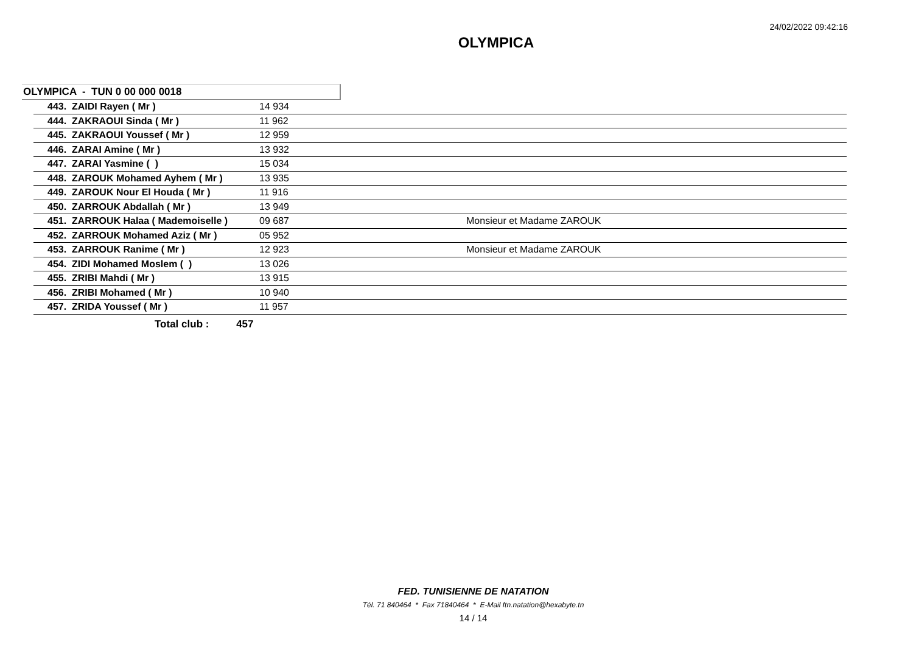24/02/2022 09:42:16
OLYMPICA
OLYMPICA - TUN 0 00 000 0018
| 443. ZAIDI Rayen ( Mr ) | 14 934 | |
| 444. ZAKRAOUI Sinda ( Mr ) | 11 962 | |
| 445. ZAKRAOUI Youssef ( Mr ) | 12 959 | |
| 446. ZARAI Amine ( Mr ) | 13 932 | |
| 447. ZARAI Yasmine ( ) | 15 034 | |
| 448. ZAROUK Mohamed Ayhem ( Mr ) | 13 935 | |
| 449. ZAROUK Nour El Houda ( Mr ) | 11 916 | |
| 450. ZARROUK Abdallah ( Mr ) | 13 949 | |
| 451. ZARROUK Halaa ( Mademoiselle ) | 09 687 | Monsieur et Madame ZAROUK |
| 452. ZARROUK Mohamed Aziz ( Mr ) | 05 952 | |
| 453. ZARROUK Ranime ( Mr ) | 12 923 | Monsieur et Madame ZAROUK |
| 454. ZIDI Mohamed Moslem ( ) | 13 026 | |
| 455. ZRIBI Mahdi ( Mr ) | 13 915 | |
| 456. ZRIBI Mohamed ( Mr ) | 10 940 | |
| 457. ZRIDA Youssef ( Mr ) | 11 957 | |
Total club : 457
FED. TUNISIENNE DE NATATION
Tél. 71 840464 * Fax 71840464 * E-Mail ftn.natation@hexabyte.tn
14 / 14